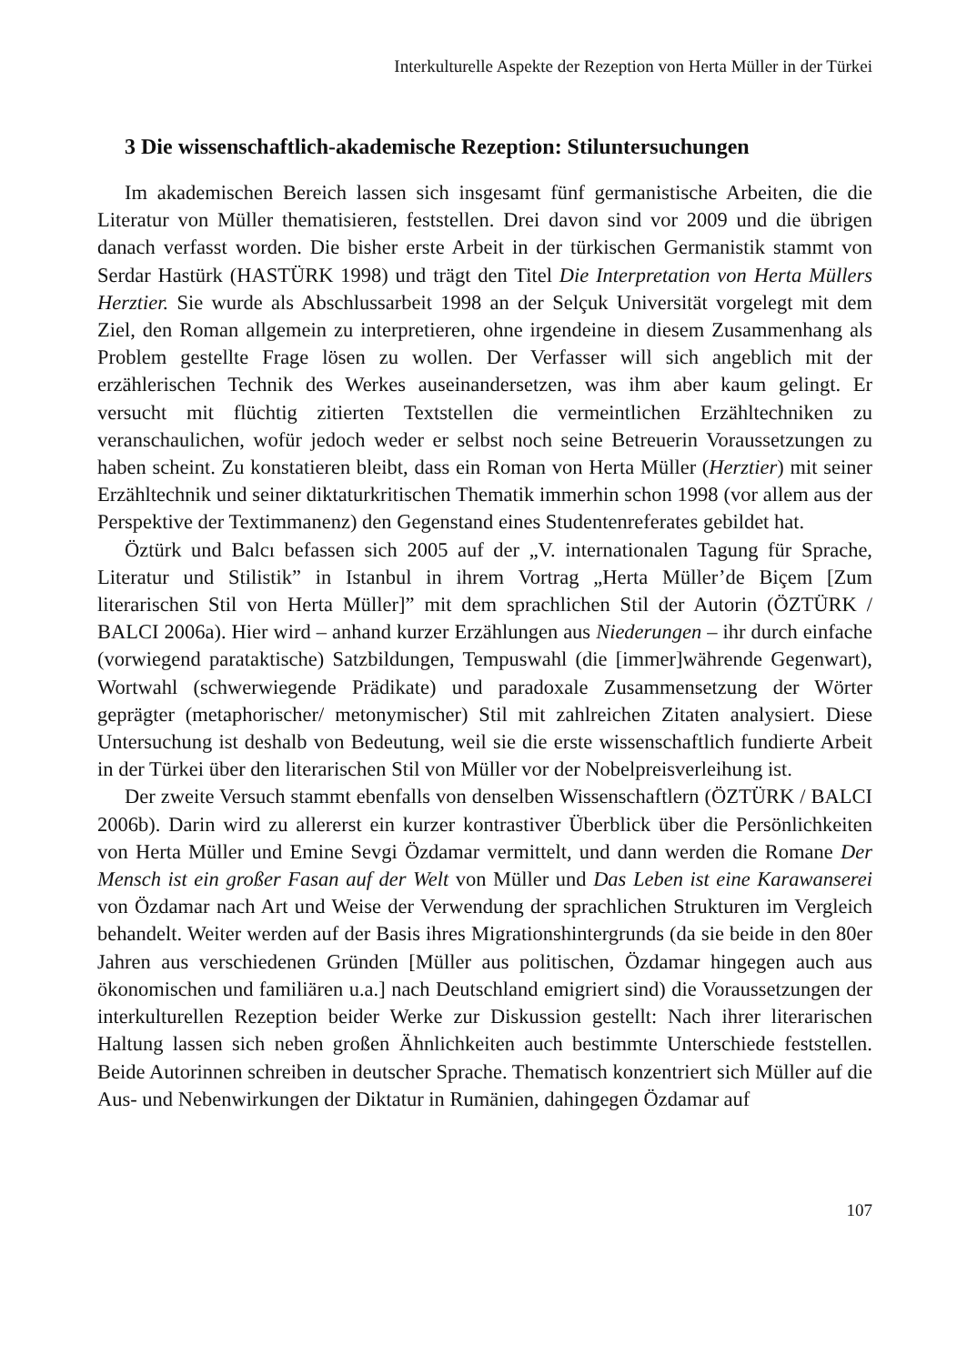Interkulturelle Aspekte der Rezeption von Herta Müller in der Türkei
3 Die wissenschaftlich-akademische Rezeption: Stiluntersuchungen
Im akademischen Bereich lassen sich insgesamt fünf germanistische Arbeiten, die die Literatur von Müller thematisieren, feststellen. Drei davon sind vor 2009 und die übrigen danach verfasst worden. Die bisher erste Arbeit in der türkischen Germanistik stammt von Serdar Hastürk (HASTÜRK 1998) und trägt den Titel Die Interpretation von Herta Müllers Herztier. Sie wurde als Abschlussarbeit 1998 an der Selçuk Universität vorgelegt mit dem Ziel, den Roman allgemein zu interpretieren, ohne irgendeine in diesem Zusammenhang als Problem gestellte Frage lösen zu wollen. Der Verfasser will sich angeblich mit der erzählerischen Technik des Werkes auseinandersetzen, was ihm aber kaum gelingt. Er versucht mit flüchtig zitierten Textstellen die vermeintlichen Erzähltechniken zu veranschaulichen, wofür jedoch weder er selbst noch seine Betreuerin Voraussetzungen zu haben scheint. Zu konstatieren bleibt, dass ein Roman von Herta Müller (Herztier) mit seiner Erzähltechnik und seiner diktaturkritischen Thematik immerhin schon 1998 (vor allem aus der Perspektive der Textimmanenz) den Gegenstand eines Studentenreferates gebildet hat.
Öztürk und Balcı befassen sich 2005 auf der „V. internationalen Tagung für Sprache, Literatur und Stilistik” in Istanbul in ihrem Vortrag „Herta Müller’de Biçem [Zum literarischen Stil von Herta Müller]” mit dem sprachlichen Stil der Autorin (ÖZTÜRK / BALCI 2006a). Hier wird – anhand kurzer Erzählungen aus Niederungen – ihr durch einfache (vorwiegend parataktische) Satzbildungen, Tempuswahl (die [immer]währende Gegenwart), Wortwahl (schwerwiegende Prädikate) und paradoxale Zusammensetzung der Wörter geprägter (metaphorischer/ metonymischer) Stil mit zahlreichen Zitaten analysiert. Diese Untersuchung ist deshalb von Bedeutung, weil sie die erste wissenschaftlich fundierte Arbeit in der Türkei über den literarischen Stil von Müller vor der Nobelpreisverleihung ist.
Der zweite Versuch stammt ebenfalls von denselben Wissenschaftlern (ÖZTÜRK / BALCI 2006b). Darin wird zu allererst ein kurzer kontrastiver Überblick über die Persönlichkeiten von Herta Müller und Emine Sevgi Özdamar vermittelt, und dann werden die Romane Der Mensch ist ein großer Fasan auf der Welt von Müller und Das Leben ist eine Karawanserei von Özdamar nach Art und Weise der Verwendung der sprachlichen Strukturen im Vergleich behandelt. Weiter werden auf der Basis ihres Migrationshintergrunds (da sie beide in den 80er Jahren aus verschiedenen Gründen [Müller aus politischen, Özdamar hingegen auch aus ökonomischen und familiären u.a.] nach Deutschland emigriert sind) die Voraussetzungen der interkulturellen Rezeption beider Werke zur Diskussion gestellt: Nach ihrer literarischen Haltung lassen sich neben großen Ähnlichkeiten auch bestimmte Unterschiede feststellen. Beide Autorinnen schreiben in deutscher Sprache. Thematisch konzentriert sich Müller auf die Aus- und Nebenwirkungen der Diktatur in Rumänien, dahingegen Özdamar auf
107